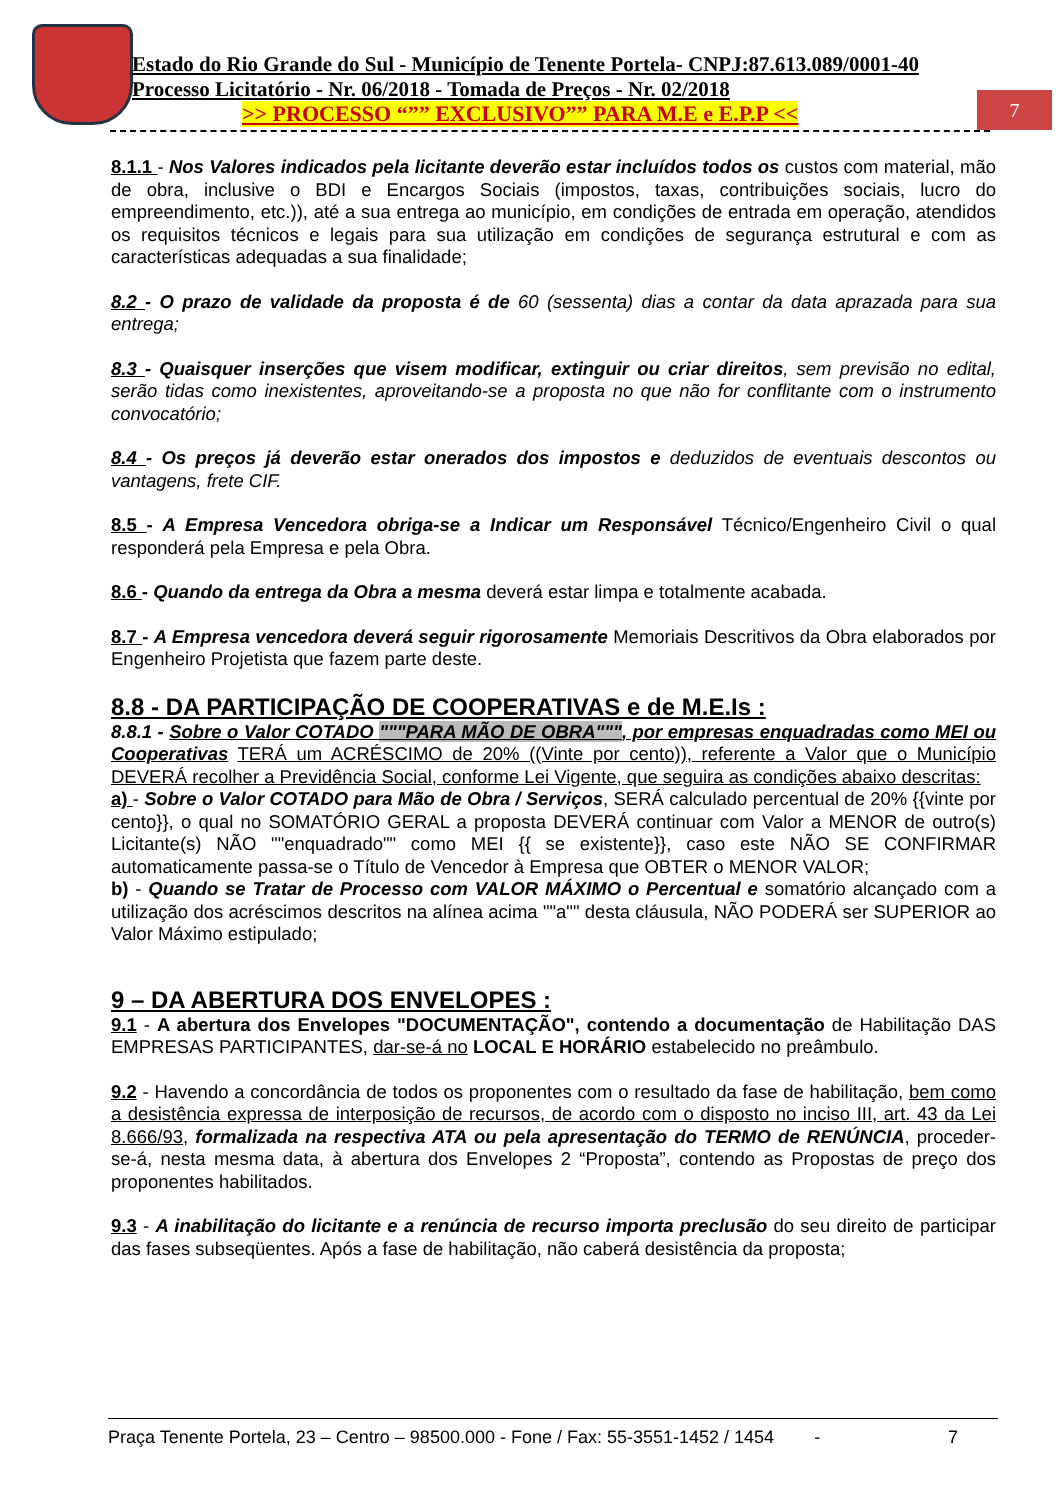Estado do Rio Grande do Sul - Município de Tenente Portela- CNPJ:87.613.089/0001-40
Processo Licitatório - Nr. 06/2018 - Tomada de Preços - Nr. 02/2018
>> PROCESSO “”” EXCLUSIVO”” PARA M.E e E.P.P <<
7
8.1.1 - Nos Valores indicados pela licitante deverão estar incluídos todos os custos com material, mão de obra, inclusive o BDI e Encargos Sociais (impostos, taxas, contribuições sociais, lucro do empreendimento, etc.)), até a sua entrega ao município, em condições de entrada em operação, atendidos os requisitos técnicos e legais para sua utilização em condições de segurança estrutural e com as características adequadas a sua finalidade;
8.2 - O prazo de validade da proposta é de 60 (sessenta) dias a contar da data aprazada para sua entrega;
8.3 - Quaisquer inserções que visem modificar, extinguir ou criar direitos, sem previsão no edital, serão tidas como inexistentes, aproveitando-se a proposta no que não for conflitante com o instrumento convocatório;
8.4 - Os preços já deverão estar onerados dos impostos e deduzidos de eventuais descontos ou vantagens, frete CIF.
8.5 - A Empresa Vencedora obriga-se a Indicar um Responsável Técnico/Engenheiro Civil o qual responderá pela Empresa e pela Obra.
8.6 - Quando da entrega da Obra a mesma deverá estar limpa e totalmente acabada.
8.7 - A Empresa vencedora deverá seguir rigorosamente Memoriais Descritivos da Obra elaborados por Engenheiro Projetista que fazem parte deste.
8.8 - DA PARTICIPAÇÃO DE COOPERATIVAS e de M.E.Is :
8.8.1 - Sobre o Valor COTADO """PARA MÃO DE OBRA""", por empresas enquadradas como MEI ou Cooperativas TERÁ um ACRÉSCIMO de 20% ((Vinte por cento)), referente a Valor que o Município DEVERÁ recolher a Previdência Social, conforme Lei Vigente, que seguira as condições abaixo descritas:
a) - Sobre o Valor COTADO para Mão de Obra / Serviços, SERÁ calculado percentual de 20% {{vinte por cento}}, o qual no SOMATÓRIO GERAL a proposta DEVERÁ continuar com Valor a MENOR de outro(s) Licitante(s) NÃO ""enquadrado"" como MEI {{ se existente}}, caso este NÃO SE CONFIRMAR automaticamente passa-se o Título de Vencedor à Empresa que OBTER o MENOR VALOR;
b) - Quando se Tratar de Processo com VALOR MÁXIMO o Percentual e somatório alcançado com a utilização dos acréscimos descritos na alínea acima ""a"" desta cláusula, NÃO PODERÁ ser SUPERIOR ao Valor Máximo estipulado;
9 – DA ABERTURA DOS ENVELOPES :
9.1 - A abertura dos Envelopes "DOCUMENTAÇÃO", contendo a documentação de Habilitação DAS EMPRESAS PARTICIPANTES, dar-se-á no LOCAL E HORÁRIO estabelecido no preâmbulo.
9.2 - Havendo a concordância de todos os proponentes com o resultado da fase de habilitação, bem como a desistência expressa de interposição de recursos, de acordo com o disposto no inciso III, art. 43 da Lei 8.666/93, formalizada na respectiva ATA ou pela apresentação do TERMO de RENÚNCIA, proceder-se-á, nesta mesma data, à abertura dos Envelopes 2 “Proposta”, contendo as Propostas de preço dos proponentes habilitados.
9.3 - A inabilitação do licitante e a renúncia de recurso importa preclusão do seu direito de participar das fases subseqüentes. Após a fase de habilitação, não caberá desistência da proposta;
Praça Tenente Portela, 23 – Centro – 98500.000 - Fone / Fax: 55-3551-1452 / 1454 - 7